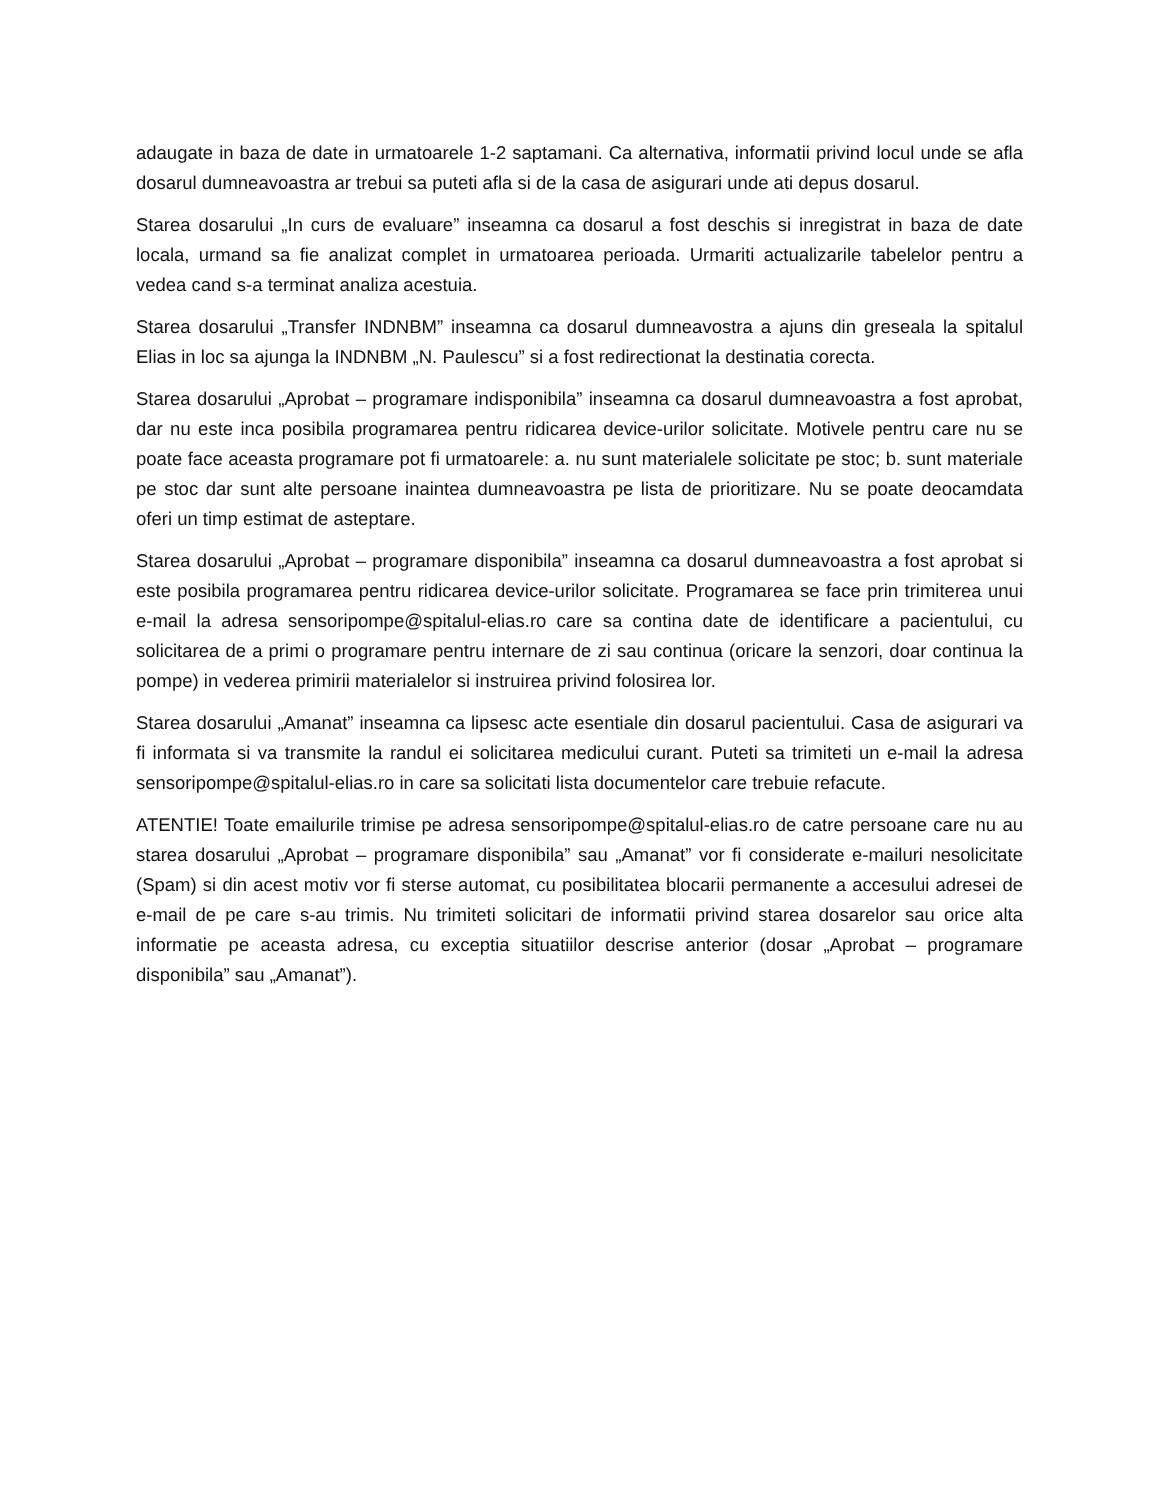adaugate in baza de date in urmatoarele 1-2 saptamani. Ca alternativa, informatii privind locul unde se afla dosarul dumneavoastra ar trebui sa puteti afla si de la casa de asigurari unde ati depus dosarul.
Starea dosarului „In curs de evaluare” inseamna ca dosarul a fost deschis si inregistrat in baza de date locala, urmand sa fie analizat complet in urmatoarea perioada. Urmariti actualizarile tabelelor pentru a vedea cand s-a terminat analiza acestuia.
Starea dosarului „Transfer INDNBM” inseamna ca dosarul dumneavostra a ajuns din greseala la spitalul Elias in loc sa ajunga la INDNBM „N. Paulescu” si a fost redirectionat la destinatia corecta.
Starea dosarului „Aprobat – programare indisponibila” inseamna ca dosarul dumneavoastra a fost aprobat, dar nu este inca posibila programarea pentru ridicarea device-urilor solicitate. Motivele pentru care nu se poate face aceasta programare pot fi urmatoarele: a. nu sunt materialele solicitate pe stoc; b. sunt materiale pe stoc dar sunt alte persoane inaintea dumneavoastra pe lista de prioritizare. Nu se poate deocamdata oferi un timp estimat de asteptare.
Starea dosarului „Aprobat – programare disponibila” inseamna ca dosarul dumneavoastra a fost aprobat si este posibila programarea pentru ridicarea device-urilor solicitate. Programarea se face prin trimiterea unui e-mail la adresa sensoripompe@spitalul-elias.ro care sa contina date de identificare a pacientului, cu solicitarea de a primi o programare pentru internare de zi sau continua (oricare la senzori, doar continua la pompe) in vederea primirii materialelor si instruirea privind folosirea lor.
Starea dosarului „Amanat” inseamna ca lipsesc acte esentiale din dosarul pacientului. Casa de asigurari va fi informata si va transmite la randul ei solicitarea medicului curant. Puteti sa trimiteti un e-mail la adresa sensoripompe@spitalul-elias.ro in care sa solicitati lista documentelor care trebuie refacute.
ATENTIE! Toate emailurile trimise pe adresa sensoripompe@spitalul-elias.ro de catre persoane care nu au starea dosarului „Aprobat – programare disponibila” sau „Amanat” vor fi considerate e-mailuri nesolicitate (Spam) si din acest motiv vor fi sterse automat, cu posibilitatea blocarii permanente a accesului adresei de e-mail de pe care s-au trimis. Nu trimiteti solicitari de informatii privind starea dosarelor sau orice alta informatie pe aceasta adresa, cu exceptia situatiilor descrise anterior (dosar „Aprobat – programare disponibila” sau „Amanat”).